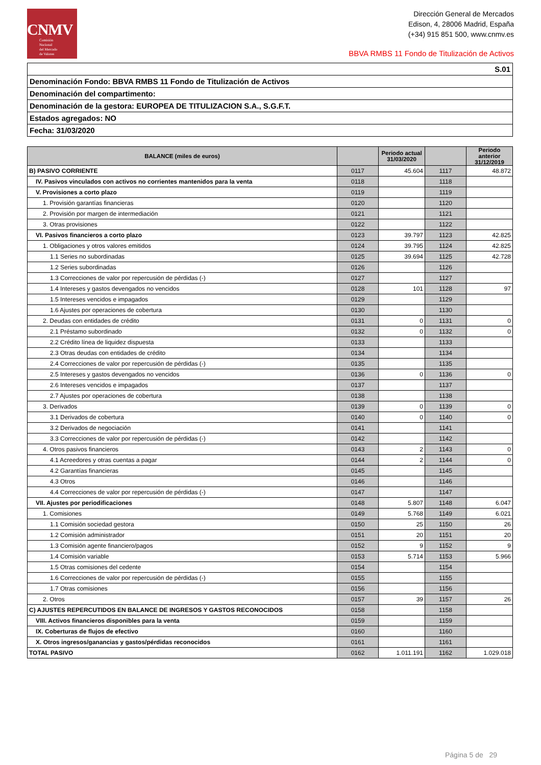CNMV
Comisión
Nacional
del Mercado
de Valores
Dirección General de Mercados
Edison, 4, 28006 Madrid, España
(+34) 915 851 500, www.cnmv.es
BBVA RMBS 11 Fondo de Titulización de Activos
| S.01 |
| Denominación Fondo: BBVA RMBS 11 Fondo de Titulización de Activos |
| Denominación del compartimento: |
| Denominación de la gestora: EUROPEA DE TITULIZACION S.A., S.G.F.T. |
| Estados agregados: NO |
| Fecha: 31/03/2020 |
| BALANCE (miles de euros) | | Periodo actual 31/03/2020 | | Periodo anterior 31/12/2019 |
| --- | --- | --- | --- | --- |
| B) PASIVO CORRIENTE | 0117 | 45.604 | 1117 | 48.872 |
| IV. Pasivos vinculados con activos no corrientes mantenidos para la venta | 0118 | | 1118 | |
| V. Provisiones a corto plazo | 0119 | | 1119 | |
| 1. Provisión garantías financieras | 0120 | | 1120 | |
| 2. Provisión por margen de intermediación | 0121 | | 1121 | |
| 3. Otras provisiones | 0122 | | 1122 | |
| VI. Pasivos financieros a corto plazo | 0123 | 39.797 | 1123 | 42.825 |
| 1. Obligaciones y otros valores emitidos | 0124 | 39.795 | 1124 | 42.825 |
| 1.1 Series no subordinadas | 0125 | 39.694 | 1125 | 42.728 |
| 1.2 Series subordinadas | 0126 | | 1126 | |
| 1.3 Correcciones de valor por repercusión de pérdidas (-) | 0127 | | 1127 | |
| 1.4 Intereses y gastos devengados no vencidos | 0128 | 101 | 1128 | 97 |
| 1.5 Intereses vencidos e impagados | 0129 | | 1129 | |
| 1.6 Ajustes por operaciones de cobertura | 0130 | | 1130 | |
| 2. Deudas con entidades de crédito | 0131 | 0 | 1131 | 0 |
| 2.1 Préstamo subordinado | 0132 | 0 | 1132 | 0 |
| 2.2 Crédito línea de liquidez dispuesta | 0133 | | 1133 | |
| 2.3 Otras deudas con entidades de crédito | 0134 | | 1134 | |
| 2.4 Correcciones de valor por repercusión de pérdidas (-) | 0135 | | 1135 | |
| 2.5 Intereses y gastos devengados no vencidos | 0136 | 0 | 1136 | 0 |
| 2.6 Intereses vencidos e impagados | 0137 | | 1137 | |
| 2.7 Ajustes por operaciones de cobertura | 0138 | | 1138 | |
| 3. Derivados | 0139 | 0 | 1139 | 0 |
| 3.1 Derivados de cobertura | 0140 | 0 | 1140 | 0 |
| 3.2 Derivados de negociación | 0141 | | 1141 | |
| 3.3 Correcciones de valor por repercusión de pérdidas (-) | 0142 | | 1142 | |
| 4. Otros pasivos financieros | 0143 | 2 | 1143 | 0 |
| 4.1 Acreedores y otras cuentas a pagar | 0144 | 2 | 1144 | 0 |
| 4.2 Garantías financieras | 0145 | | 1145 | |
| 4.3 Otros | 0146 | | 1146 | |
| 4.4 Correcciones de valor por repercusión de pérdidas (-) | 0147 | | 1147 | |
| VII. Ajustes por periodificaciones | 0148 | 5.807 | 1148 | 6.047 |
| 1. Comisiones | 0149 | 5.768 | 1149 | 6.021 |
| 1.1 Comisión sociedad gestora | 0150 | 25 | 1150 | 26 |
| 1.2 Comisión administrador | 0151 | 20 | 1151 | 20 |
| 1.3 Comisión agente financiero/pagos | 0152 | 9 | 1152 | 9 |
| 1.4 Comisión variable | 0153 | 5.714 | 1153 | 5.966 |
| 1.5 Otras comisiones del cedente | 0154 | | 1154 | |
| 1.6 Correcciones de valor por repercusión de pérdidas (-) | 0155 | | 1155 | |
| 1.7 Otras comisiones | 0156 | | 1156 | |
| 2. Otros | 0157 | 39 | 1157 | 26 |
| C) AJUSTES REPERCUTIDOS EN BALANCE DE INGRESOS Y GASTOS RECONOCIDOS | 0158 | | 1158 | |
| VIII. Activos financieros disponibles para la venta | 0159 | | 1159 | |
| IX. Coberturas de flujos de efectivo | 0160 | | 1160 | |
| X. Otros ingresos/ganancias y gastos/pérdidas reconocidos | 0161 | | 1161 | |
| TOTAL PASIVO | 0162 | 1.011.191 | 1162 | 1.029.018 |
Página 5 de 29